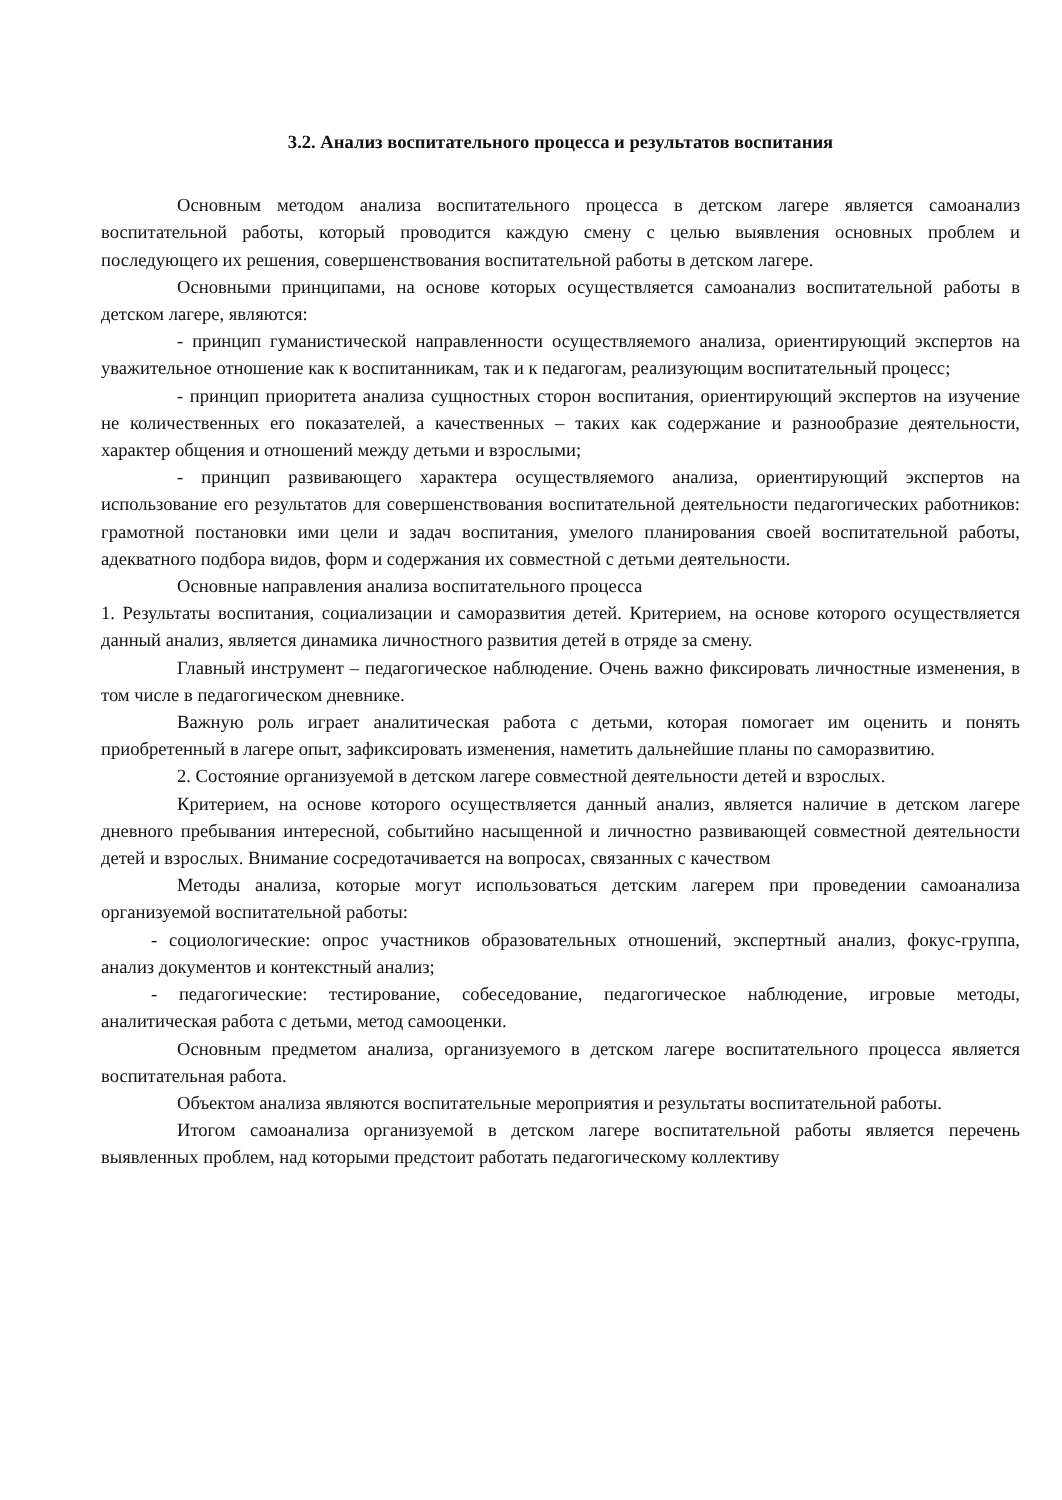3.2. Анализ воспитательного процесса и результатов воспитания
Основным методом анализа воспитательного процесса в детском лагере является самоанализ воспитательной работы, который проводится каждую смену с целью выявления основных проблем и последующего их решения, совершенствования воспитательной работы в детском лагере.
Основными принципами, на основе которых осуществляется самоанализ воспитательной работы в детском лагере, являются:
- принцип гуманистической направленности осуществляемого анализа, ориентирующий экспертов на уважительное отношение как к воспитанникам, так и к педагогам, реализующим воспитательный процесс;
- принцип приоритета анализа сущностных сторон воспитания, ориентирующий экспертов на изучение не количественных его показателей, а качественных – таких как содержание и разнообразие деятельности, характер общения и отношений между детьми и взрослыми;
- принцип развивающего характера осуществляемого анализа, ориентирующий экспертов на использование его результатов для совершенствования воспитательной деятельности педагогических работников: грамотной постановки ими цели и задач воспитания, умелого планирования своей воспитательной работы, адекватного подбора видов, форм и содержания их совместной с детьми деятельности.
Основные направления анализа воспитательного процесса
1. Результаты воспитания, социализации и саморазвития детей. Критерием, на основе которого осуществляется данный анализ, является динамика личностного развития детей в отряде за смену.
Главный инструмент – педагогическое наблюдение. Очень важно фиксировать личностные изменения, в том числе в педагогическом дневнике.
Важную роль играет аналитическая работа с детьми, которая помогает им оценить и понять приобретенный в лагере опыт, зафиксировать изменения, наметить дальнейшие планы по саморазвитию.
2. Состояние организуемой в детском лагере совместной деятельности детей и взрослых.
Критерием, на основе которого осуществляется данный анализ, является наличие в детском лагере дневного пребывания интересной, событийно насыщенной и личностно развивающей совместной деятельности детей и взрослых. Внимание сосредотачивается на вопросах, связанных с качеством
Методы анализа, которые могут использоваться детским лагерем при проведении самоанализа организуемой воспитательной работы:
- социологические: опрос участников образовательных отношений, экспертный анализ, фокус-группа, анализ документов и контекстный анализ;
- педагогические: тестирование, собеседование, педагогическое наблюдение, игровые методы, аналитическая работа с детьми, метод самооценки.
Основным предметом анализа, организуемого в детском лагере воспитательного процесса является воспитательная работа.
Объектом анализа являются воспитательные мероприятия и результаты воспитательной работы.
Итогом самоанализа организуемой в детском лагере воспитательной работы является перечень выявленных проблем, над которыми предстоит работать педагогическому коллективу